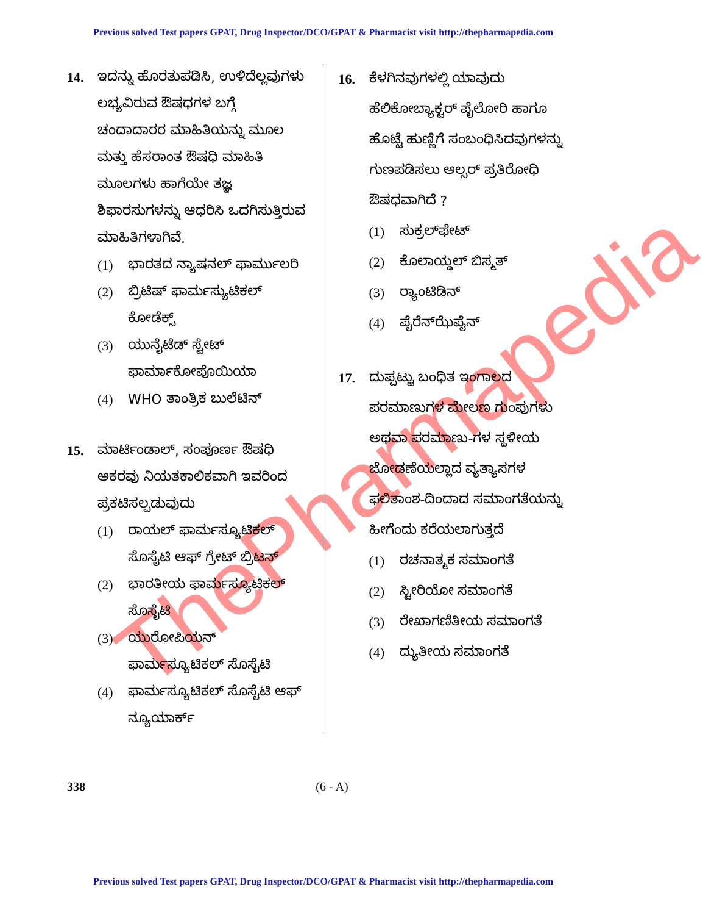Previous solved Test papers GPAT, Drug Inspector/DCO/GPAT & Pharmacist visit http://thepharmapedia.com
ThePharmapedia
14. ಇದನ್ನು ಹೊರತುಪಡಿಸಿ, ಉಳಿದೆಲ್ಲವುಗಳು ಲಭ್ಯವಿರುವ ಔಷಧಗಳ ಬಗ್ಗೆ ಚಂದಾದಾರರ ಮಾಹಿತಿಯನ್ನು ಮೂಲ ಮತ್ತು ಹೆಸರಾಂತ ಔಷಧಿ ಮಾಹಿತಿ ಮೂಲಗಳು ಹಾಗೆಯೇ ತಜ್ಞ ಶಿಫಾರಸುಗಳನ್ನು ಆಧರಿಸಿ ಒದಗಿಸುತ್ತಿರುವ ಮಾಹಿತಿಗಳಾಗಿವೆ.
(1) ಭಾರತದ ನ್ಯಾಷನಲ್ ಫಾರ್ಮುಲರಿ
(2) ಬ್ರಿಟಿಷ್ ಫಾರ್ಮಸ್ಯುಟಿಕಲ್ ಕೋಡೆಕ್ಸ್
(3) ಯುನೈಟೆಡ್ ಸ್ಟೇಟ್ ಫಾರ್ಮಾಕೋಪೊಯಿಯಾ
(4) WHO ತಾಂತ್ರಿಕ ಬುಲೆಟಿನ್
15. ಮಾರ್ಟಿಂಡಾಲ್, ಸಂಪೂರ್ಣ ಔಷಧಿ ಆಕರವು ನಿಯತಕಾಲಿಕವಾಗಿ ಇವರಿಂದ ಪ್ರಕಟಿಸಲ್ಪಡುವುದು
(1) ರಾಯಲ್ ಫಾರ್ಮಸ್ಯೂಟಿಕಲ್ ಸೊಸೈಟಿ ಆಫ್ ಗ್ರೇಟ್ ಬ್ರಿಟನ್
(2) ಭಾರತೀಯ ಫಾರ್ಮಸ್ಯೂಟಿಕಲ್ ಸೊಸೈಟಿ
(3) ಯುರೋಪಿಯನ್ ಫಾರ್ಮಸ್ಯೂಟಿಕಲ್ ಸೊಸೈಟಿ
(4) ಫಾರ್ಮಸ್ಯೂಟಿಕಲ್ ಸೊಸೈಟಿ ಆಫ್ ನ್ಯೂಯಾರ್ಕ್
16. ಕೆಳಗಿನವುಗಳಲ್ಲಿ ಯಾವುದು ಹೆಲಿಕೋಬ್ಯಾಕ್ಟರ್ ಪೈಲೋರಿ ಹಾಗೂ ಹೊಟ್ಟೆ ಹುಣ್ಣಿಗೆ ಸಂಬಂಧಿಸಿದವುಗಳನ್ನು ಗುಣಪಡಿಸಲು ಅಲ್ಸರ್ ಪ್ರತಿರೋಧಿ ಔಷಧವಾಗಿದೆ ?
(1) ಸುಕ್ರಲ್‌ಫೇಟ್
(2) ಕೊಲಾಯ್ಡಲ್ ಬಿಸ್ಮತ್
(3) ರ್‍ಯಾಂಟಿಡಿನ್
(4) ಪೈರೆನ್‌ಝೆಪೈನ್
17. ದುಪ್ಪಟ್ಟು ಬಂಧಿತ ಇಂಗಾಲದ ಪರಮಾಣುಗಳ ಮೇಲಣ ಗುಂಪುಗಳು ಅಥವಾ ಪರಮಾಣು-ಗಳ ಸ್ಥಳೀಯ ಜೋಡಣೆಯಲ್ಲಾದ ವ್ಯತ್ಯಾಸಗಳ ಫಲಿತಾಂಶ-ದಿಂದಾದ ಸಮಾಂಗತೆಯನ್ನು ಹೀಗೆಂದು ಕರೆಯಲಾಗುತ್ತದೆ
(1) ರಚನಾತ್ಮಕ ಸಮಾಂಗತೆ
(2) ಸ್ಟೀರಿಯೋ ಸಮಾಂಗತೆ
(3) ರೇಖಾಗಣಿತೀಯ ಸಮಾಂಗತೆ
(4) ದ್ಯುತೀಯ ಸಮಾಂಗತೆ
338
(6 - A)
Previous solved Test papers GPAT, Drug Inspector/DCO/GPAT & Pharmacist visit http://thepharmapedia.com